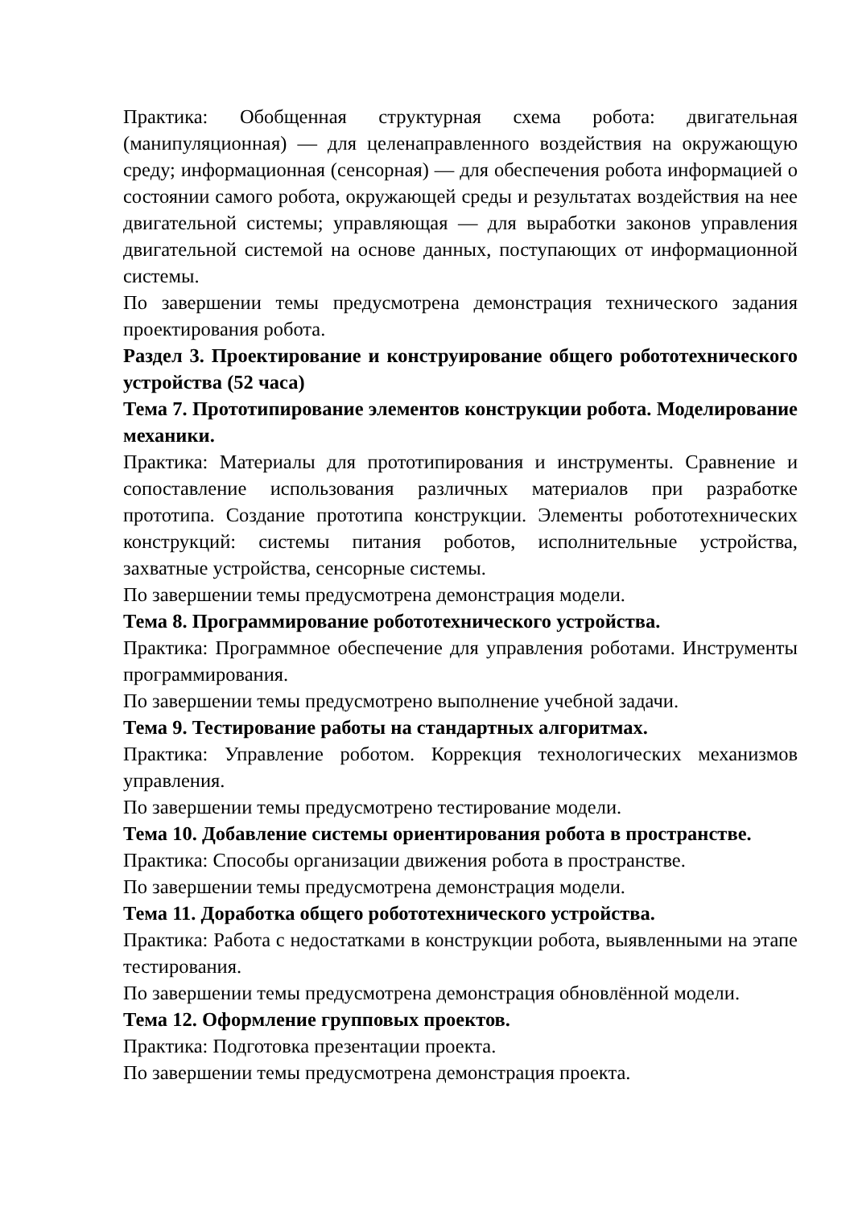Практика: Обобщенная структурная схема робота: двигательная (манипуляционная) — для целенаправленного воздействия на окружающую среду; информационная (сенсорная) — для обеспечения робота информацией о состоянии самого робота, окружающей среды и результатах воздействия на нее двигательной системы; управляющая — для выработки законов управления двигательной системой на основе данных, поступающих от информационной системы.
По завершении темы предусмотрена демонстрация технического задания проектирования робота.
Раздел 3. Проектирование и конструирование общего робототехнического устройства (52 часа)
Тема 7. Прототипирование элементов конструкции робота. Моделирование механики.
Практика: Материалы для прототипирования и инструменты. Сравнение и сопоставление использования различных материалов при разработке прототипа. Создание прототипа конструкции. Элементы робототехнических конструкций: системы питания роботов, исполнительные устройства, захватные устройства, сенсорные системы.
По завершении темы предусмотрена демонстрация модели.
Тема 8. Программирование робототехнического устройства.
Практика: Программное обеспечение для управления роботами. Инструменты программирования.
По завершении темы предусмотрено выполнение учебной задачи.
Тема 9. Тестирование работы на стандартных алгоритмах.
Практика: Управление роботом. Коррекция технологических механизмов управления.
По завершении темы предусмотрено тестирование модели.
Тема 10. Добавление системы ориентирования робота в пространстве.
Практика: Способы организации движения робота в пространстве.
По завершении темы предусмотрена демонстрация модели.
Тема 11. Доработка общего робототехнического устройства.
Практика: Работа с недостатками в конструкции робота, выявленными на этапе тестирования.
По завершении темы предусмотрена демонстрация обновлённой модели.
Тема 12. Оформление групповых проектов.
Практика: Подготовка презентации проекта.
По завершении темы предусмотрена демонстрация проекта.